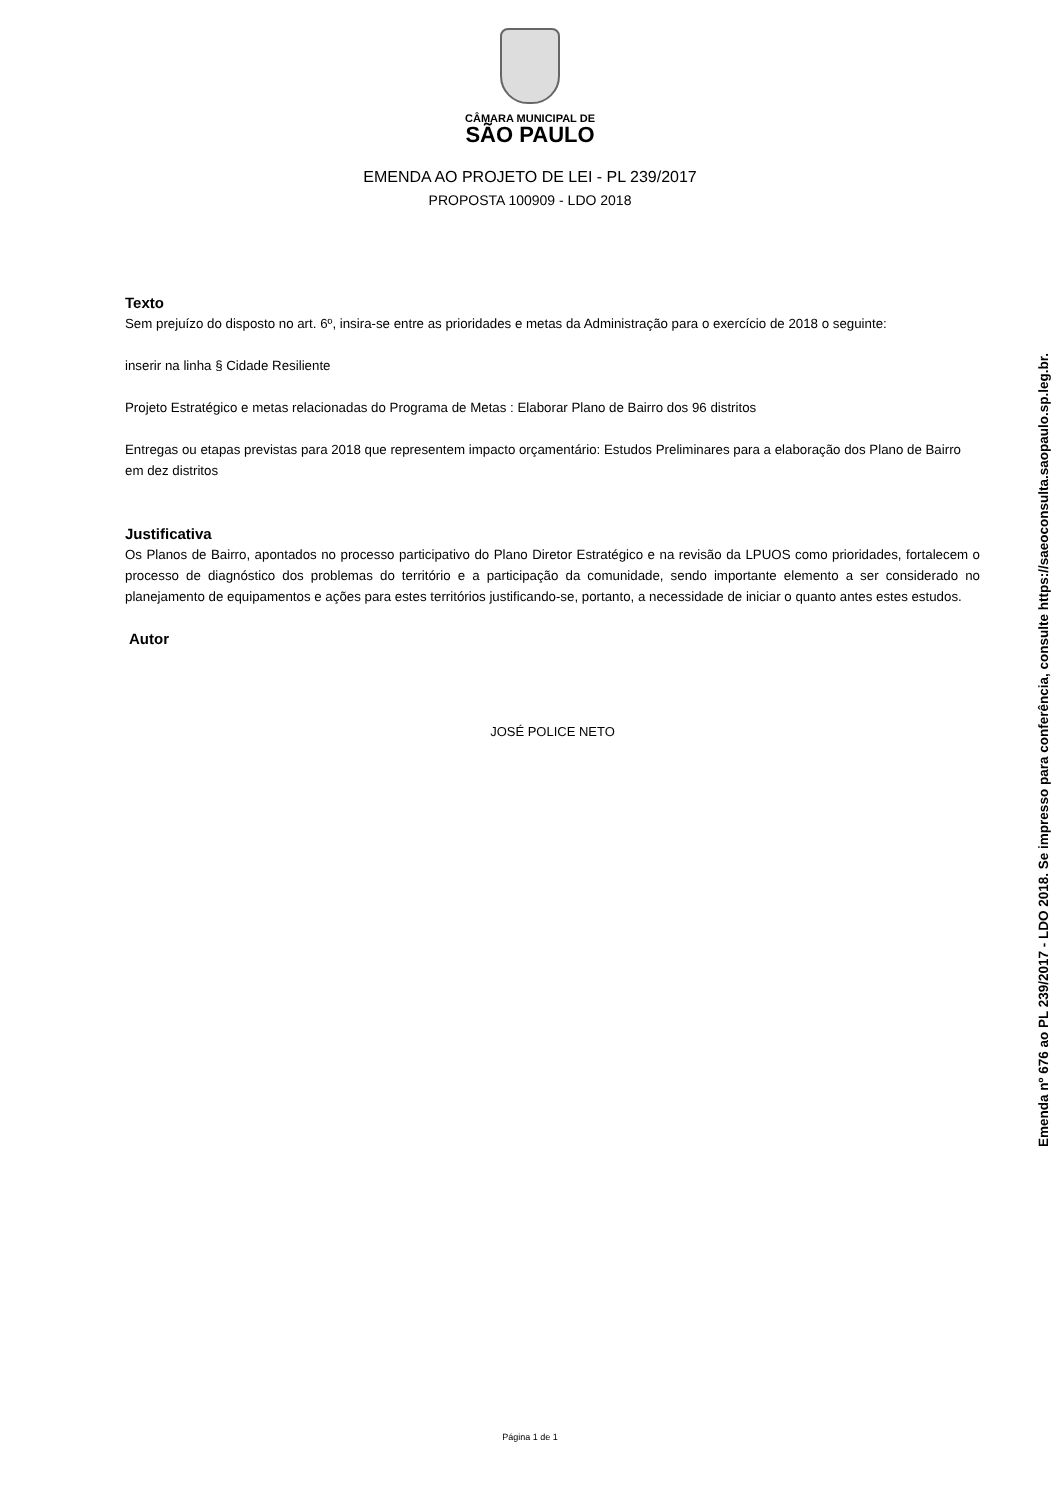CÂMARA MUNICIPAL DE
SÃO PAULO
EMENDA AO PROJETO DE LEI - PL 239/2017
PROPOSTA 100909 - LDO 2018
Texto
Sem prejuízo do disposto no art. 6º, insira-se entre as prioridades e metas da Administração para o exercício de 2018 o seguinte:
inserir na linha § Cidade Resiliente
Projeto Estratégico e metas relacionadas do Programa de Metas : Elaborar Plano de Bairro dos 96 distritos
Entregas ou etapas previstas para 2018 que representem impacto orçamentário: Estudos Preliminares para a elaboração dos Plano de Bairro em dez distritos
Justificativa
Os Planos de Bairro, apontados no processo participativo do Plano Diretor Estratégico e na revisão da LPUOS como prioridades, fortalecem o processo de diagnóstico dos problemas do território e a participação da comunidade, sendo importante elemento a ser considerado no planejamento de equipamentos e ações para estes territórios justificando-se, portanto, a necessidade de iniciar o quanto antes estes estudos.
Autor
JOSÉ POLICE NETO
Página 1 de 1
Emenda nº 676 ao PL 239/2017 - LDO 2018. Se impresso para conferência, consulte https://saeoconsulta.saopaulo.sp.leg.br.